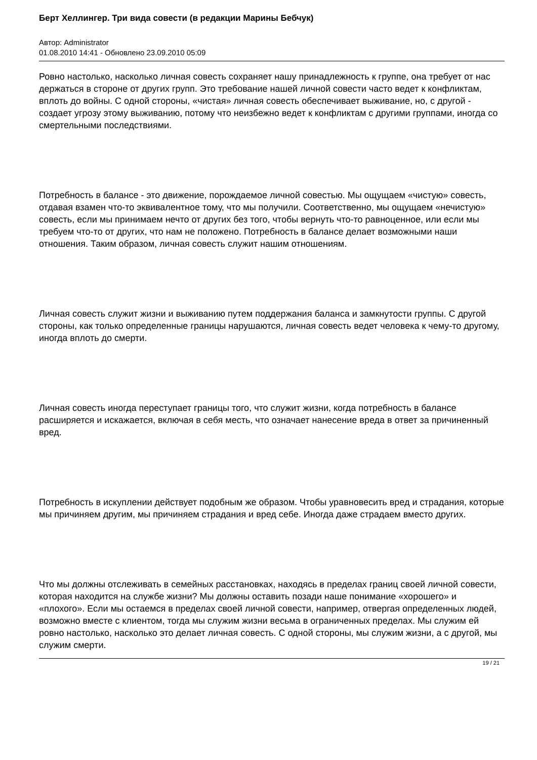Берт Хеллингер. Три вида совести (в редакции Марины Бебчук)
Автор: Administrator
01.08.2010 14:41 - Обновлено 23.09.2010 05:09
Ровно настолько, насколько личная совесть сохраняет нашу принадлежность к группе, она требует от нас держаться в стороне от других групп. Это требование нашей личной совести часто ведет к конфликтам, вплоть до войны. С одной стороны, «чистая» личная совесть обеспечивает выживание, но, с другой - создает угрозу этому выживанию, потому что неизбежно ведет к конфликтам с другими группами, иногда со смертельными последствиями.
Потребность в балансе - это движение, порождаемое личной совестью. Мы ощущаем «чистую» совесть, отдавая взамен что-то эквивалентное тому, что мы получили. Соответственно, мы ощущаем «нечистую» совесть, если мы принимаем нечто от других без того, чтобы вернуть что-то равноценное, или если мы требуем что-то от других, что нам не положено. Потребность в балансе делает возможными наши отношения. Таким образом, личная совесть служит нашим отношениям.
Личная совесть служит жизни и выживанию путем поддержания баланса и замкнутости группы. С другой стороны, как только определенные границы нарушаются, личная совесть ведет человека к чему-то другому, иногда вплоть до смерти.
Личная совесть иногда переступает границы того, что служит жизни, когда потребность в балансе расширяется и искажается, включая в себя месть, что означает нанесение вреда в ответ за причиненный вред.
Потребность в искуплении действует подобным же образом. Чтобы уравновесить вред и страдания, которые мы причиняем другим, мы причиняем страдания и вред себе. Иногда даже страдаем вместо других.
Что мы должны отслеживать в семейных расстановках, находясь в пределах границ своей личной совести, которая находится на службе жизни? Мы должны оставить позади наше понимание «хорошего» и «плохого». Если мы остаемся в пределах своей личной совести, например, отвергая определенных людей, возможно вместе с клиентом, тогда мы служим жизни весьма в ограниченных пределах. Мы служим ей ровно настолько, насколько это делает личная совесть. С одной стороны, мы служим жизни, а с другой, мы служим смерти.
19 / 21